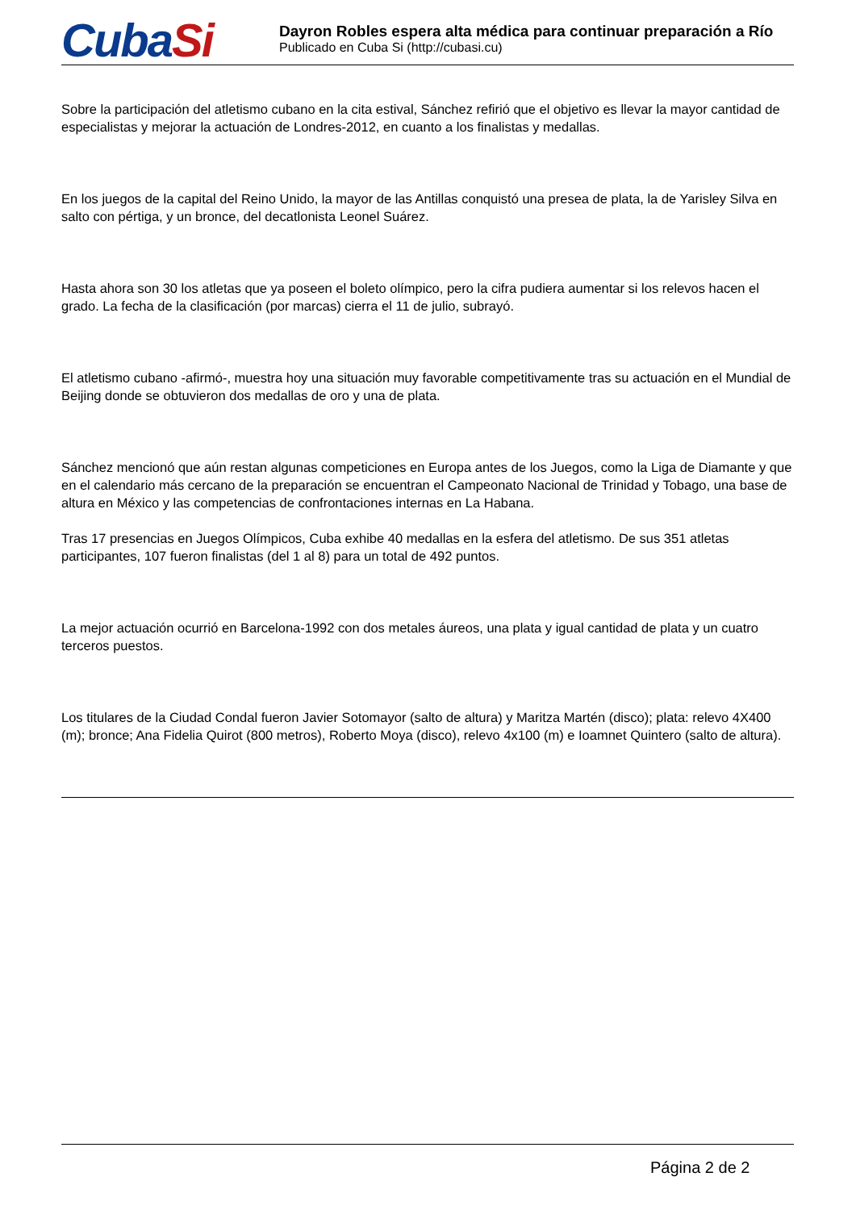CubaSi
Dayron Robles espera alta médica para continuar preparación a Río
Publicado en Cuba Si (http://cubasi.cu)
Sobre la participación del atletismo cubano en la cita estival, Sánchez refirió que el objetivo es llevar la mayor cantidad de especialistas y mejorar la actuación de Londres-2012, en cuanto a los finalistas y medallas.
En los juegos de la capital del Reino Unido, la mayor de las Antillas conquistó una presea de plata, la de Yarisley Silva en salto con pértiga, y un bronce, del decatlonista Leonel Suárez.
Hasta ahora son 30 los atletas que ya poseen el boleto olímpico, pero la cifra pudiera aumentar si los relevos hacen el grado. La fecha de la clasificación (por marcas) cierra el 11 de julio, subrayó.
El atletismo cubano -afirmó-, muestra hoy una situación muy favorable competitivamente tras su actuación en el Mundial de Beijing donde se obtuvieron dos medallas de oro y una de plata.
Sánchez mencionó que aún restan algunas competiciones en Europa antes de los Juegos, como la Liga de Diamante y que en el calendario más cercano de la preparación se encuentran el Campeonato Nacional de Trinidad y Tobago, una base de altura en México y las competencias de confrontaciones internas en La Habana.
Tras 17 presencias en Juegos Olímpicos, Cuba exhibe 40 medallas en la esfera del atletismo. De sus 351 atletas participantes, 107 fueron finalistas (del 1 al 8) para un total de 492 puntos.
La mejor actuación ocurrió en Barcelona-1992 con dos metales áureos, una plata y igual cantidad de plata y un cuatro terceros puestos.
Los titulares de la Ciudad Condal fueron Javier Sotomayor (salto de altura) y Maritza Martén (disco); plata: relevo 4X400 (m); bronce; Ana Fidelia Quirot (800 metros), Roberto Moya (disco), relevo 4x100 (m) e Ioamnet Quintero (salto de altura).
Página 2 de 2